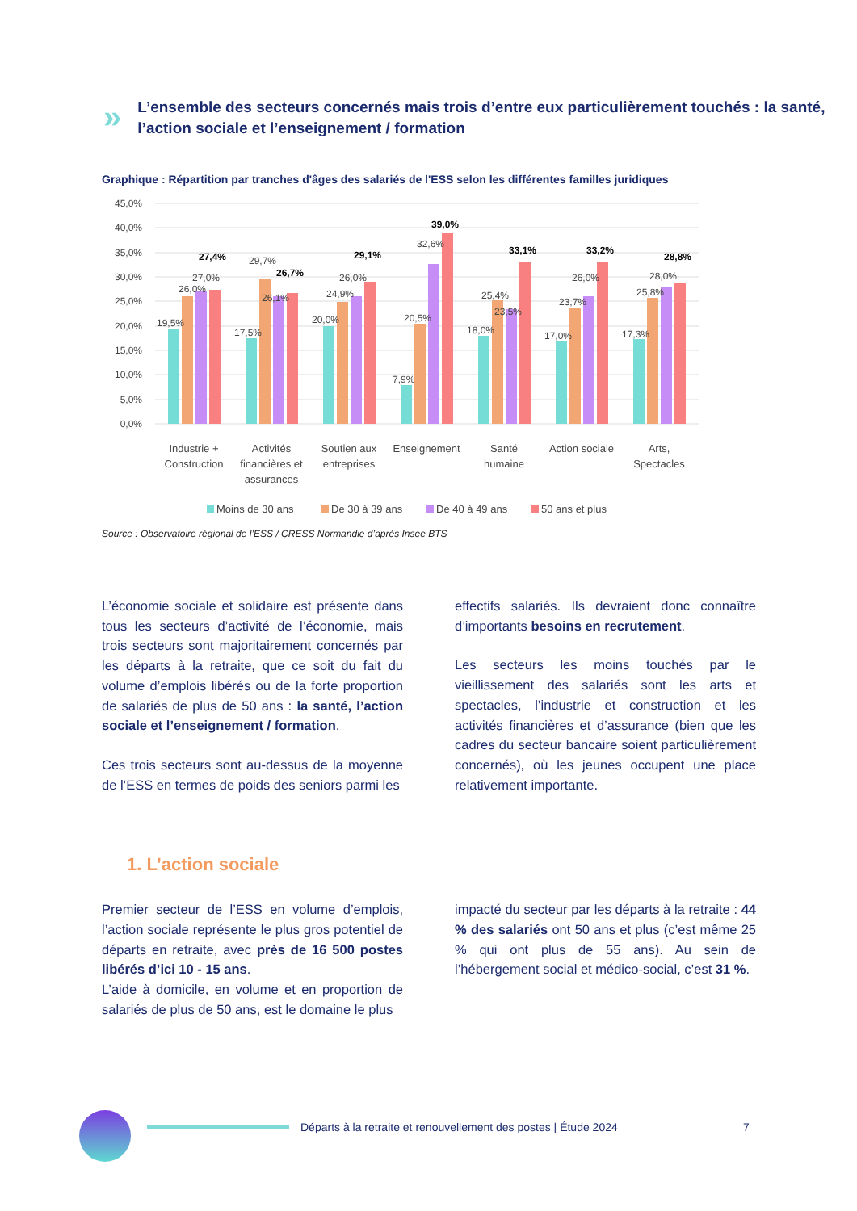»
L’ensemble des secteurs concernés mais trois d’entre eux particulièrement touchés : la santé, l’action sociale et l’enseignement / formation
Graphique : Répartition par tranches d'âges des salariés de l'ESS selon les différentes familles juridiques
45,0%
40,0%
35,0%
30,0%
25,0%
20,0%
15,0%
10,0%
5,0%
0,0%
19,5%
26,0%
27,0%
27,4%
17,5%
29,7%
26,1%
26,7%
20,0%
24,9%
26,0%
29,1%
7,9%
20,5%
32,6%
39,0%
18,0%
25,4%
23,5%
33,1%
17,0%
23,7%
26,0%
33,2%
17,3%
25,8%
28,0%
28,8%
Industrie +
Construction
Activités
financières et
assurances
Soutien aux
entreprises
Enseignement
Santé
humaine
Action sociale
Arts,
Spectacles
Moins de 30 ans
De 30 à 39 ans
De 40 à 49 ans
50 ans et plus
Source : Observatoire régional de l’ESS / CRESS Normandie d’après Insee BTS
L’économie sociale et solidaire est présente dans tous les secteurs d’activité de l’économie, mais trois secteurs sont majoritairement concernés par les départs à la retraite, que ce soit du fait du volume d’emplois libérés ou de la forte proportion de salariés de plus de 50 ans : la santé, l’action sociale et l’enseignement / formation.
Ces trois secteurs sont au-dessus de la moyenne de l’ESS en termes de poids des seniors parmi les
effectifs salariés. Ils devraient donc connaître d’importants besoins en recrutement.
Les secteurs les moins touchés par le vieillissement des salariés sont les arts et spectacles, l’industrie et construction et les activités financières et d’assurance (bien que les cadres du secteur bancaire soient particulièrement concernés), où les jeunes occupent une place relativement importante.
1. L’action sociale
Premier secteur de l’ESS en volume d’emplois, l’action sociale représente le plus gros potentiel de départs en retraite, avec près de 16 500 postes libérés d’ici 10 - 15 ans.
L’aide à domicile, en volume et en proportion de salariés de plus de 50 ans, est le domaine le plus
impacté du secteur par les départs à la retraite : 44 % des salariés ont 50 ans et plus (c’est même 25 % qui ont plus de 55 ans). Au sein de l’hébergement social et médico-social, c’est 31 %.
Départs à la retraite et renouvellement des postes | Étude 2024
7